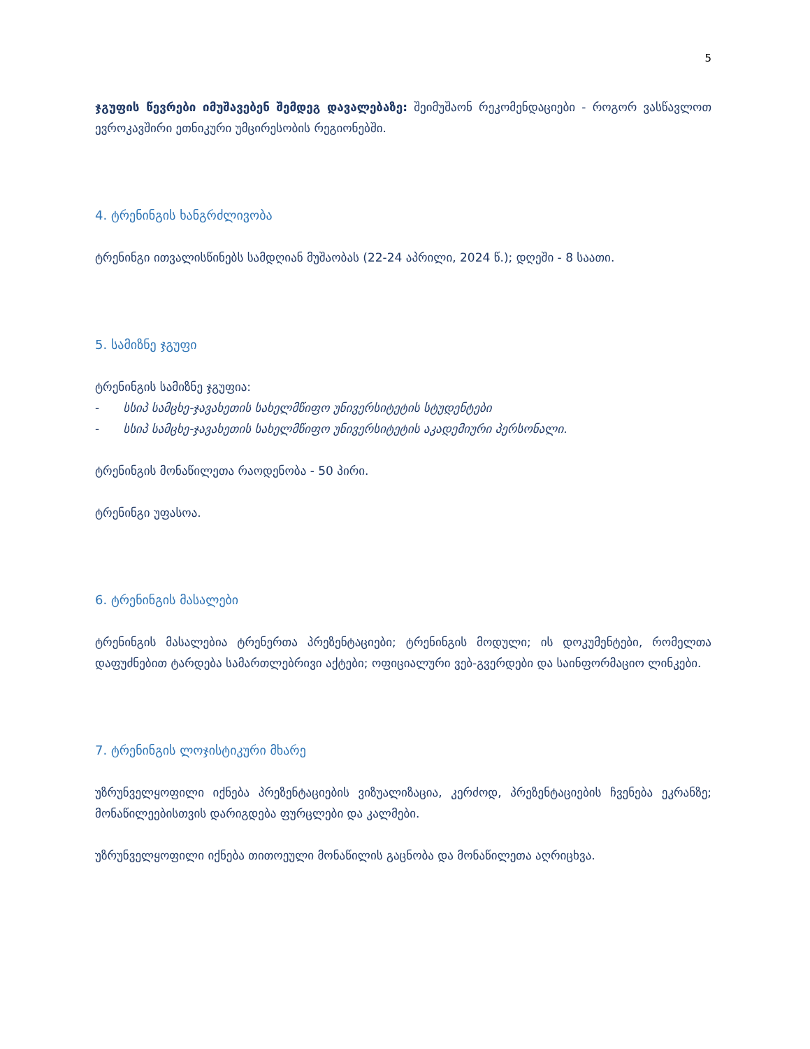5
ჯგუფის წევრები იმუშავებენ შემდეგ დავალებაზე: შეიმუშაონ რეკომენდაციები - როგორ ვასწავლოთ ევროკავშირი ეთნიკური უმცირესობის რეგიონებში.
4. ტრენინგის ხანგრძლივობა
ტრენინგი ითვალისწინებს სამდღიან მუშაობას (22-24 აპრილი, 2024 წ.); დღეში - 8 საათი.
5. სამიზნე ჯგუფი
ტრენინგის სამიზნე ჯგუფია:
- სსიპ სამცხე-ჯავახეთის სახელმწიფო უნივერსიტეტის სტუდენტები
- სსიპ სამცხე-ჯავახეთის სახელმწიფო უნივერსიტეტის აკადემიური პერსონალი.
ტრენინგის მონაწილეთა რაოდენობა - 50 პირი.
ტრენინგი უფასოა.
6. ტრენინგის მასალები
ტრენინგის მასალებია ტრენერთა პრეზენტაციები; ტრენინგის მოდული; ის დოკუმენტები, რომელთა დაფუძნებით ტარდება სამართლებრივი აქტები; ოფიციალური ვებ-გვერდები და საინფორმაციო ლინკები.
7. ტრენინგის ლოჯისტიკური მხარე
უზრუნველყოფილი იქნება პრეზენტაციების ვიზუალიზაცია, კერძოდ, პრეზენტაციების ჩვენება ეკრანზე; მონაწილეებისთვის დარიგდება ფურცლები და კალმები.
უზრუნველყოფილი იქნება თითოეული მონაწილის გაცნობა და მონაწილეთა აღრიცხვა.